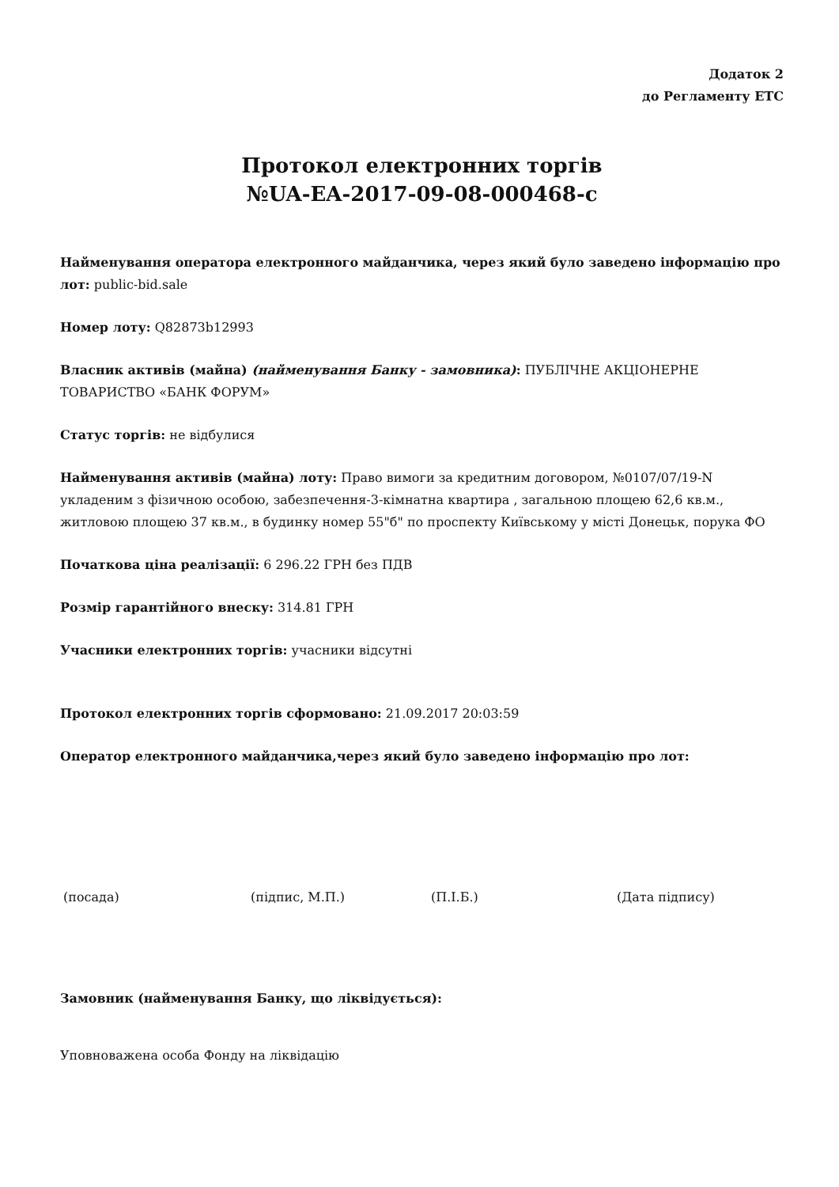Додаток 2
до Регламенту ЕТС
Протокол електронних торгів
№UA-EA-2017-09-08-000468-c
Найменування оператора електронного майданчика, через який було заведено інформацію про лот: public-bid.sale
Номер лоту: Q82873b12993
Власник активів (майна) (найменування Банку - замовника): ПУБЛІЧНЕ АКЦІОНЕРНЕ ТОВАРИСТВО «БАНК ФОРУМ»
Статус торгів: не відбулися
Найменування активів (майна) лоту: Право вимоги за кредитним договором, №0107/07/19-N укладеним з фізичною особою, забезпечення-3-кімнатна квартира , загальною площею 62,6 кв.м., житловою площею 37 кв.м., в будинку номер 55"б" по проспекту Київському у місті Донецьк, порука ФО
Початкова ціна реалізації: 6 296.22 ГРН без ПДВ
Розмір гарантійного внеску: 314.81 ГРН
Учасники електронних торгів: учасники відсутні
Протокол електронних торгів сформовано: 21.09.2017 20:03:59
Оператор електронного майданчика,через який було заведено інформацію про лот:
(посада) (підпис, М.П.) (П.І.Б.) (Дата підпису)
Замовник (найменування Банку, що ліквідується):
Уповноважена особа Фонду на ліквідацію